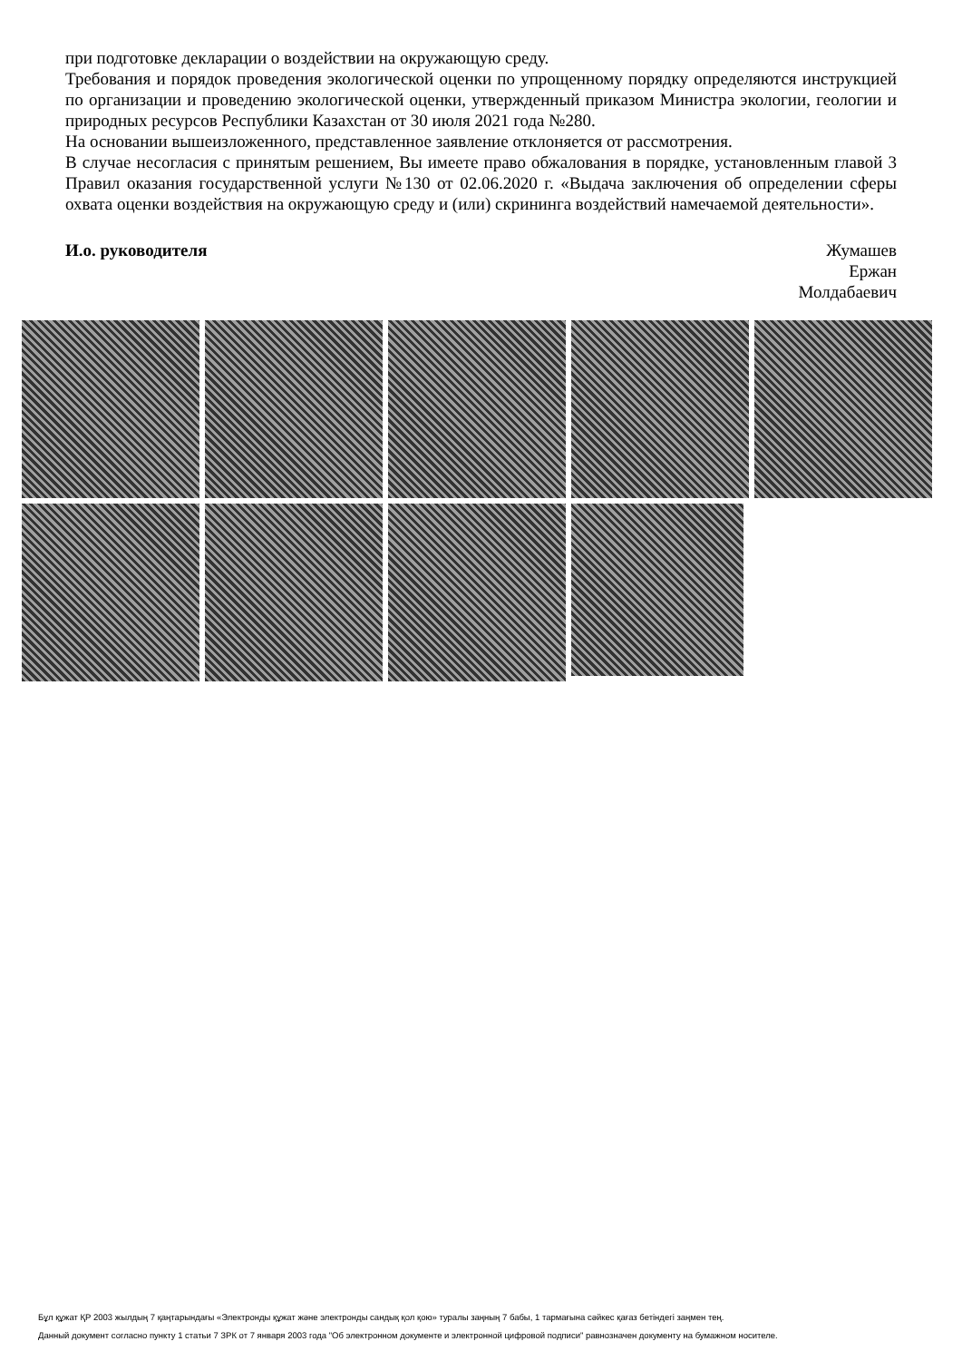при подготовке декларации о воздействии на окружающую среду.
Требования и порядок проведения экологической оценки по упрощенному порядку определяются инструкцией по организации и проведению экологической оценки, утвержденный приказом Министра экологии, геологии и природных ресурсов Республики Казахстан от 30 июля 2021 года №280.
На основании вышеизложенного, представленное заявление отклоняется от рассмотрения.
В случае несогласия с принятым решением, Вы имеете право обжалования в порядке, установленным главой 3 Правил оказания государственной услуги №130 от 02.06.2020 г. «Выдача заключения об определении сферы охвата оценки воздействия на окружающую среду и (или) скрининга воздействий намечаемой деятельности».
И.о. руководителя Жумашев
Ержан
Молдабаевич
Бұл құжат ҚР 2003 жылдың 7 қаңтарындағы «Электронды құжат және электронды сандық қол қою» туралы заңның 7 бабы, 1 тармағына сәйкес қағаз бетіндегі заңмен тең.
Данный документ согласно пункту 1 статьи 7 ЗРК от 7 января 2003 года "Об электронном документе и электронной цифровой подписи" равнозначен документу на бумажном носителе.